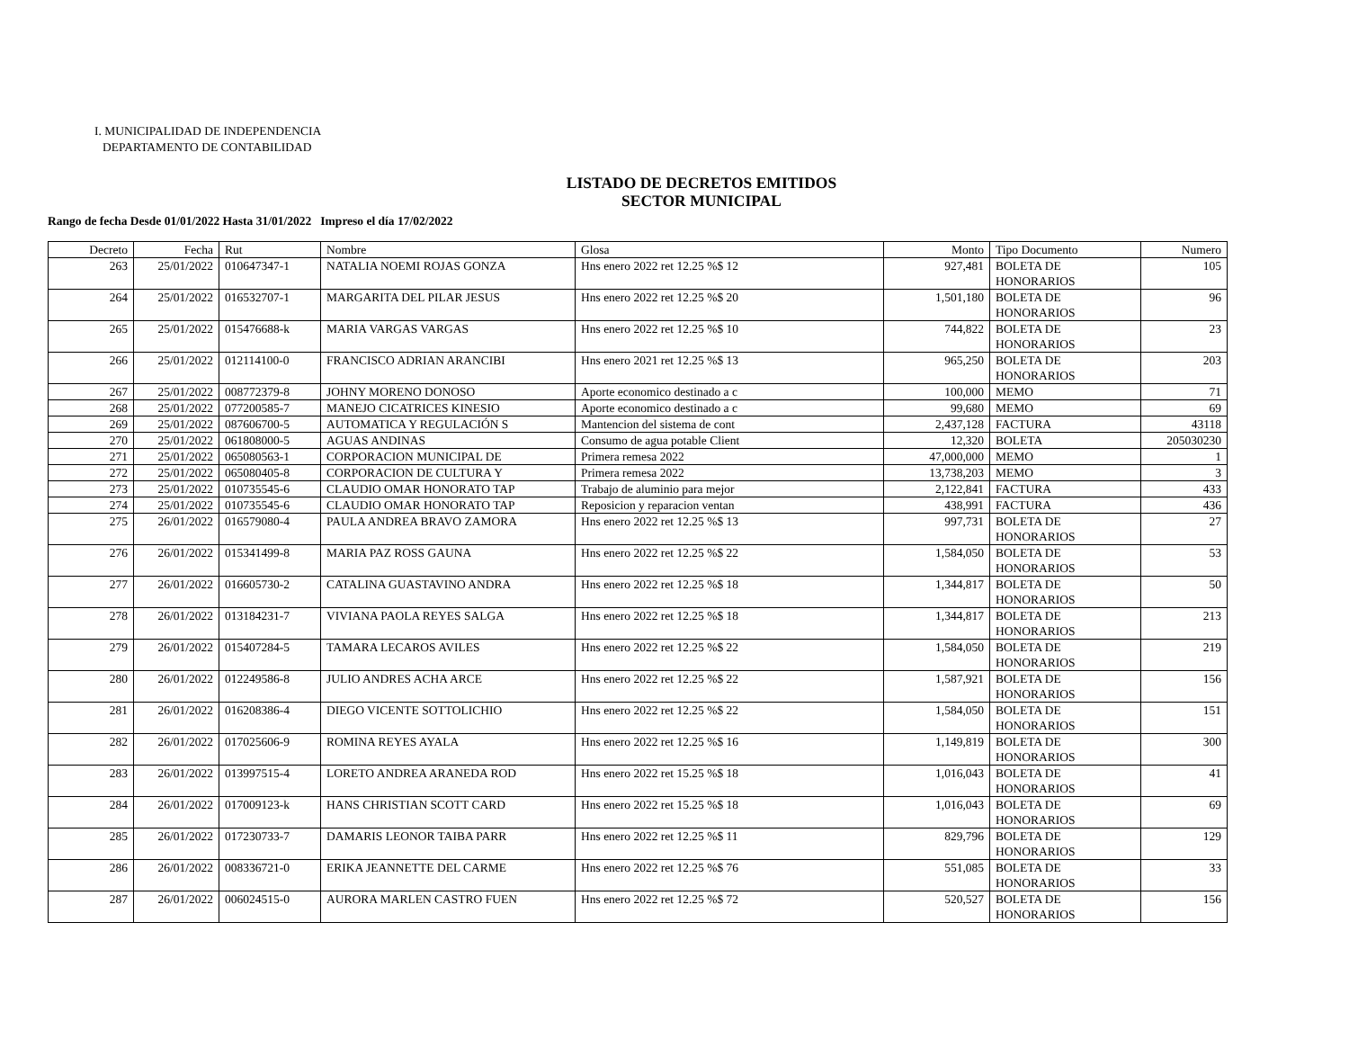I. MUNICIPALIDAD DE INDEPENDENCIA
DEPARTAMENTO DE CONTABILIDAD
LISTADO DE DECRETOS EMITIDOS
SECTOR MUNICIPAL
Rango de fecha Desde 01/01/2022 Hasta 31/01/2022 Impreso el día 17/02/2022
| Decreto | Fecha | Rut | Nombre | Glosa | Monto | Tipo Documento | Numero |
| --- | --- | --- | --- | --- | --- | --- | --- |
| 263 | 25/01/2022 | 010647347-1 | NATALIA NOEMI ROJAS GONZA | Hns enero 2022 ret 12.25 %$ 12 | 927,481 | BOLETA DE HONORARIOS | 105 |
| 264 | 25/01/2022 | 016532707-1 | MARGARITA DEL PILAR JESUS | Hns enero 2022 ret 12.25 %$ 20 | 1,501,180 | BOLETA DE HONORARIOS | 96 |
| 265 | 25/01/2022 | 015476688-k | MARIA VARGAS VARGAS | Hns enero 2022 ret 12.25 %$ 10 | 744,822 | BOLETA DE HONORARIOS | 23 |
| 266 | 25/01/2022 | 012114100-0 | FRANCISCO ADRIAN ARANCIBI | Hns enero 2021 ret 12.25 %$ 13 | 965,250 | BOLETA DE HONORARIOS | 203 |
| 267 | 25/01/2022 | 008772379-8 | JOHNY MORENO DONOSO | Aporte economico destinado a c | 100,000 | MEMO | 71 |
| 268 | 25/01/2022 | 077200585-7 | MANEJO CICATRICES KINESIO | Aporte economico destinado a c | 99,680 | MEMO | 69 |
| 269 | 25/01/2022 | 087606700-5 | AUTOMATICA Y REGULACIÓN S | Mantencion del sistema de cont | 2,437,128 | FACTURA | 43118 |
| 270 | 25/01/2022 | 061808000-5 | AGUAS ANDINAS | Consumo de agua potable Client | 12,320 | BOLETA | 205030230 |
| 271 | 25/01/2022 | 065080563-1 | CORPORACION MUNICIPAL DE | Primera remesa 2022 | 47,000,000 | MEMO | 1 |
| 272 | 25/01/2022 | 065080405-8 | CORPORACION DE CULTURA Y | Primera remesa 2022 | 13,738,203 | MEMO | 3 |
| 273 | 25/01/2022 | 010735545-6 | CLAUDIO OMAR HONORATO TAP | Trabajo de aluminio para mejor | 2,122,841 | FACTURA | 433 |
| 274 | 25/01/2022 | 010735545-6 | CLAUDIO OMAR HONORATO TAP | Reposicion y reparacion ventan | 438,991 | FACTURA | 436 |
| 275 | 26/01/2022 | 016579080-4 | PAULA ANDREA BRAVO ZAMORA | Hns enero 2022 ret 12.25 %$ 13 | 997,731 | BOLETA DE HONORARIOS | 27 |
| 276 | 26/01/2022 | 015341499-8 | MARIA PAZ ROSS GAUNA | Hns enero 2022 ret 12.25 %$ 22 | 1,584,050 | BOLETA DE HONORARIOS | 53 |
| 277 | 26/01/2022 | 016605730-2 | CATALINA GUASTAVINO ANDRA | Hns enero 2022 ret 12.25 %$ 18 | 1,344,817 | BOLETA DE HONORARIOS | 50 |
| 278 | 26/01/2022 | 013184231-7 | VIVIANA PAOLA REYES SALGA | Hns enero 2022 ret 12.25 %$ 18 | 1,344,817 | BOLETA DE HONORARIOS | 213 |
| 279 | 26/01/2022 | 015407284-5 | TAMARA LECAROS AVILES | Hns enero 2022 ret 12.25 %$ 22 | 1,584,050 | BOLETA DE HONORARIOS | 219 |
| 280 | 26/01/2022 | 012249586-8 | JULIO ANDRES ACHA ARCE | Hns enero 2022 ret 12.25 %$ 22 | 1,587,921 | BOLETA DE HONORARIOS | 156 |
| 281 | 26/01/2022 | 016208386-4 | DIEGO VICENTE SOTTOLICHIO | Hns enero 2022 ret 12.25 %$ 22 | 1,584,050 | BOLETA DE HONORARIOS | 151 |
| 282 | 26/01/2022 | 017025606-9 | ROMINA REYES AYALA | Hns enero 2022 ret 12.25 %$ 16 | 1,149,819 | BOLETA DE HONORARIOS | 300 |
| 283 | 26/01/2022 | 013997515-4 | LORETO ANDREA ARANEDA ROD | Hns enero 2022 ret 15.25 %$ 18 | 1,016,043 | BOLETA DE HONORARIOS | 41 |
| 284 | 26/01/2022 | 017009123-k | HANS CHRISTIAN SCOTT CARD | Hns enero 2022 ret 15.25 %$ 18 | 1,016,043 | BOLETA DE HONORARIOS | 69 |
| 285 | 26/01/2022 | 017230733-7 | DAMARIS LEONOR TAIBA PARR | Hns enero 2022 ret 12.25 %$ 11 | 829,796 | BOLETA DE HONORARIOS | 129 |
| 286 | 26/01/2022 | 008336721-0 | ERIKA JEANNETTE DEL CARME | Hns enero 2022 ret 12.25 %$ 76 | 551,085 | BOLETA DE HONORARIOS | 33 |
| 287 | 26/01/2022 | 006024515-0 | AURORA MARLEN CASTRO FUEN | Hns enero 2022 ret 12.25 %$ 72 | 520,527 | BOLETA DE HONORARIOS | 156 |